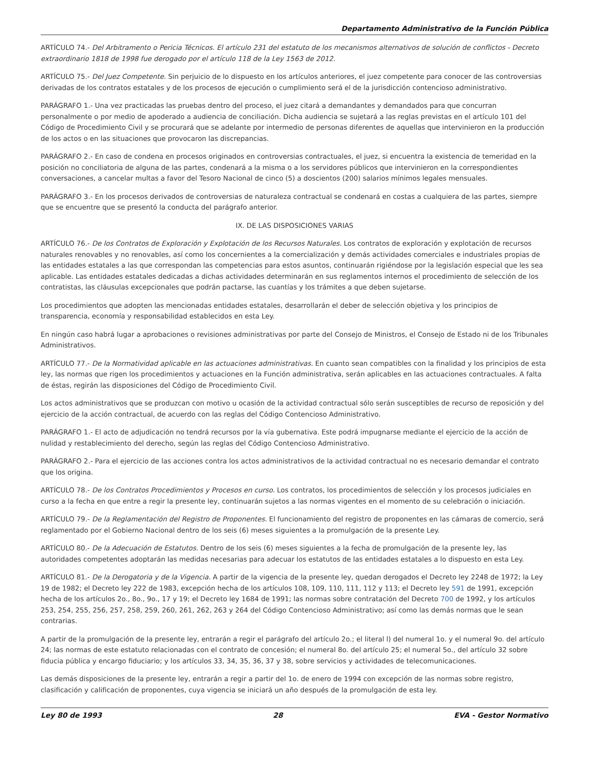Departamento Administrativo de la Función Pública
ARTÍCULO 74.- Del Arbitramento o Pericia Técnicos. El artículo 231 del estatuto de los mecanismos alternativos de solución de conflictos - Decreto extraordinario 1818 de 1998 fue derogado por el artículo 118 de la Ley 1563 de 2012.
ARTÍCULO 75.- Del Juez Competente. Sin perjuicio de lo dispuesto en los artículos anteriores, el juez competente para conocer de las controversias derivadas de los contratos estatales y de los procesos de ejecución o cumplimiento será el de la jurisdicción contencioso administrativo.
PARÁGRAFO 1.- Una vez practicadas las pruebas dentro del proceso, el juez citará a demandantes y demandados para que concurran personalmente o por medio de apoderado a audiencia de conciliación. Dicha audiencia se sujetará a las reglas previstas en el artículo 101 del Código de Procedimiento Civil y se procurará que se adelante por intermedio de personas diferentes de aquellas que intervinieron en la producción de los actos o en las situaciones que provocaron las discrepancias.
PARÁGRAFO 2.- En caso de condena en procesos originados en controversias contractuales, el juez, si encuentra la existencia de temeridad en la posición no conciliatoria de alguna de las partes, condenará a la misma o a los servidores públicos que intervinieron en la correspondientes conversaciones, a cancelar multas a favor del Tesoro Nacional de cinco (5) a doscientos (200) salarios mínimos legales mensuales.
PARÁGRAFO 3.- En los procesos derivados de controversias de naturaleza contractual se condenará en costas a cualquiera de las partes, siempre que se encuentre que se presentó la conducta del parágrafo anterior.
IX. DE LAS DISPOSICIONES VARIAS
ARTÍCULO 76.- De los Contratos de Exploración y Explotación de los Recursos Naturales. Los contratos de exploración y explotación de recursos naturales renovables y no renovables, así como los concernientes a la comercialización y demás actividades comerciales e industriales propias de las entidades estatales a las que correspondan las competencias para estos asuntos, continuarán rigiéndose por la legislación especial que les sea aplicable. Las entidades estatales dedicadas a dichas actividades determinarán en sus reglamentos internos el procedimiento de selección de los contratistas, las cláusulas excepcionales que podrán pactarse, las cuantías y los trámites a que deben sujetarse.
Los procedimientos que adopten las mencionadas entidades estatales, desarrollarán el deber de selección objetiva y los principios de transparencia, economía y responsabilidad establecidos en esta Ley.
En ningún caso habrá lugar a aprobaciones o revisiones administrativas por parte del Consejo de Ministros, el Consejo de Estado ni de los Tribunales Administrativos.
ARTÍCULO 77.- De la Normatividad aplicable en las actuaciones administrativas. En cuanto sean compatibles con la finalidad y los principios de esta ley, las normas que rigen los procedimientos y actuaciones en la Función administrativa, serán aplicables en las actuaciones contractuales. A falta de éstas, regirán las disposiciones del Código de Procedimiento Civil.
Los actos administrativos que se produzcan con motivo u ocasión de la actividad contractual sólo serán susceptibles de recurso de reposición y del ejercicio de la acción contractual, de acuerdo con las reglas del Código Contencioso Administrativo.
PARÁGRAFO 1.- El acto de adjudicación no tendrá recursos por la vía gubernativa. Este podrá impugnarse mediante el ejercicio de la acción de nulidad y restablecimiento del derecho, según las reglas del Código Contencioso Administrativo.
PARÁGRAFO 2.- Para el ejercicio de las acciones contra los actos administrativos de la actividad contractual no es necesario demandar el contrato que los origina.
ARTÍCULO 78.- De los Contratos Procedimientos y Procesos en curso. Los contratos, los procedimientos de selección y los procesos judiciales en curso a la fecha en que entre a regir la presente ley, continuarán sujetos a las normas vigentes en el momento de su celebración o iniciación.
ARTÍCULO 79.- De la Reglamentación del Registro de Proponentes. El funcionamiento del registro de proponentes en las cámaras de comercio, será reglamentado por el Gobierno Nacional dentro de los seis (6) meses siguientes a la promulgación de la presente Ley.
ARTÍCULO 80.- De la Adecuación de Estatutos. Dentro de los seis (6) meses siguientes a la fecha de promulgación de la presente ley, las autoridades competentes adoptarán las medidas necesarias para adecuar los estatutos de las entidades estatales a lo dispuesto en esta Ley.
ARTÍCULO 81.- De la Derogatoria y de la Vigencia. A partir de la vigencia de la presente ley, quedan derogados el Decreto ley 2248 de 1972; la Ley 19 de 1982; el Decreto ley 222 de 1983, excepción hecha de los artículos 108, 109, 110, 111, 112 y 113; el Decreto ley 591 de 1991, excepción hecha de los artículos 2o., 8o., 9o., 17 y 19; el Decreto ley 1684 de 1991; las normas sobre contratación del Decreto 700 de 1992, y los artículos 253, 254, 255, 256, 257, 258, 259, 260, 261, 262, 263 y 264 del Código Contencioso Administrativo; así como las demás normas que le sean contrarias.
A partir de la promulgación de la presente ley, entrarán a regir el parágrafo del artículo 2o.; el literal l) del numeral 1o. y el numeral 9o. del artículo 24; las normas de este estatuto relacionadas con el contrato de concesión; el numeral 8o. del artículo 25; el numeral 5o., del artículo 32 sobre fiducia pública y encargo fiduciario; y los artículos 33, 34, 35, 36, 37 y 38, sobre servicios y actividades de telecomunicaciones.
Las demás disposiciones de la presente ley, entrarán a regir a partir del 1o. de enero de 1994 con excepción de las normas sobre registro, clasificación y calificación de proponentes, cuya vigencia se iniciará un año después de la promulgación de esta ley.
Ley 80 de 1993 28 EVA - Gestor Normativo